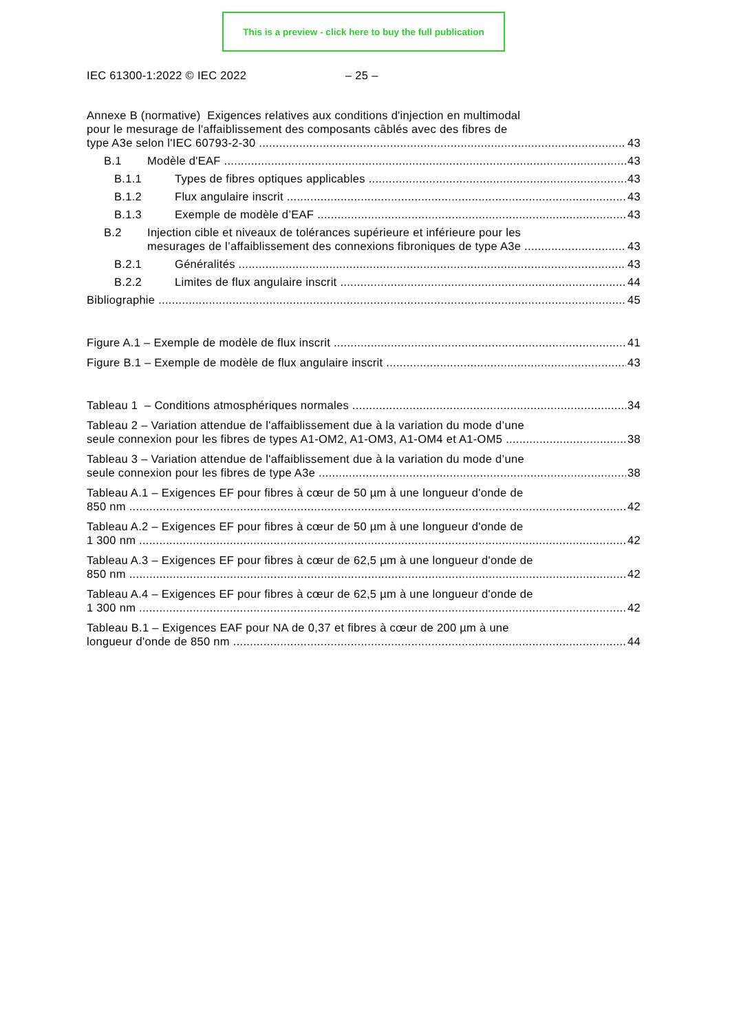This is a preview - click here to buy the full publication
IEC 61300-1:2022 © IEC 2022 – 25 –
Annexe B (normative) Exigences relatives aux conditions d'injection en multimodal
pour le mesurage de l'affaiblissement des composants câblés avec des fibres de
type A3e selon l'IEC 60793-2-30 43
B.1 Modèle d'EAF 43
B.1.1 Types de fibres optiques applicables 43
B.1.2 Flux angulaire inscrit 43
B.1.3 Exemple de modèle d’EAF 43
B.2 Injection cible et niveaux de tolérances supérieure et inférieure pour les
mesurages de l’affaiblissement des connexions fibroniques de type A3e 43
B.2.1 Généralités 43
B.2.2 Limites de flux angulaire inscrit 44
Bibliographie 45
Figure A.1 – Exemple de modèle de flux inscrit 41
Figure B.1 – Exemple de modèle de flux angulaire inscrit 43
Tableau 1 – Conditions atmosphériques normales 34
Tableau 2 – Variation attendue de l'affaiblissement due à la variation du mode d’une
seule connexion pour les fibres de types A1-OM2, A1-OM3, A1-OM4 et A1-OM5 38
Tableau 3 – Variation attendue de l'affaiblissement due à la variation du mode d’une
seule connexion pour les fibres de type A3e 38
Tableau A.1 – Exigences EF pour fibres à cœur de 50 µm à une longueur d'onde de
850 nm 42
Tableau A.2 – Exigences EF pour fibres à cœur de 50 µm à une longueur d'onde de
1 300 nm 42
Tableau A.3 – Exigences EF pour fibres à cœur de 62,5 µm à une longueur d'onde de
850 nm 42
Tableau A.4 – Exigences EF pour fibres à cœur de 62,5 µm à une longueur d'onde de
1 300 nm 42
Tableau B.1 – Exigences EAF pour NA de 0,37 et fibres à cœur de 200 µm à une
longueur d'onde de 850 nm 44